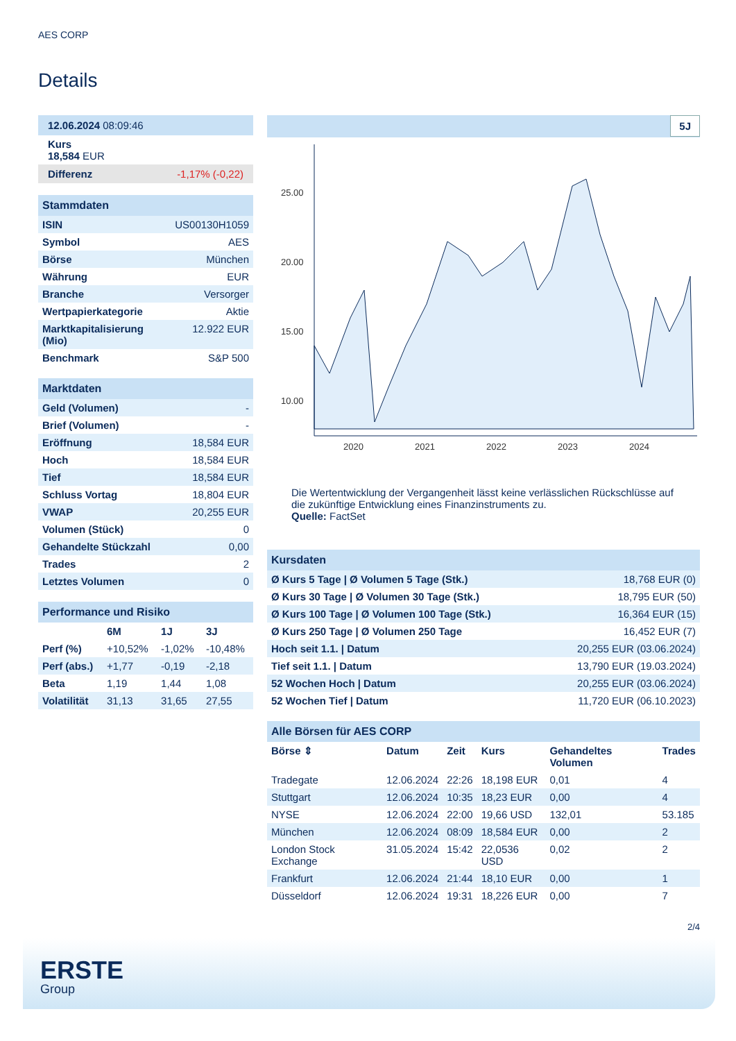AES CORP
Details
| 12.06.2024 08:09:46 |
| Kurs 18,584 EUR |
| Differenz -1,17% (-0,22) |
| Stammdaten | |
| ISIN | US00130H1059 |
| Symbol | AES |
| Börse | München |
| Währung | EUR |
| Branche | Versorger |
| Wertpapierkategorie | Aktie |
| Marktkapitalisierung (Mio) | 12.922 EUR |
| Benchmark | S&P 500 |
| Marktdaten | |
| Geld (Volumen) | - |
| Brief (Volumen) | - |
| Eröffnung | 18,584 EUR |
| Hoch | 18,584 EUR |
| Tief | 18,584 EUR |
| Schluss Vortag | 18,804 EUR |
| VWAP | 20,255 EUR |
| Volumen (Stück) | 0 |
| Gehandelte Stückzahl | 0,00 |
| Trades | 2 |
| Letztes Volumen | 0 |
| Performance und Risiko | | | |
| | 6M | 1J | 3J |
| Perf (%) | +10,52% | -1,02% | -10,48% |
| Perf (abs.) | +1,77 | -0,19 | -2,18 |
| Beta | 1,19 | 1,44 | 1,08 |
| Volatilität | 31,13 | 31,65 | 27,55 |
5J
25.00
20.00
15.00
10.00
2020
2021
2022
2023
2024
Die Wertentwicklung der Vergangenheit lässt keine verlässlichen Rückschlüsse auf die zukünftige Entwicklung eines Finanzinstruments zu.
Quelle: FactSet
| Kursdaten | |
| Ø Kurs 5 Tage / Ø Volumen 5 Tage (Stk.) | 18,768 EUR (0) |
| Ø Kurs 30 Tage / Ø Volumen 30 Tage (Stk.) | 18,795 EUR (50) |
| Ø Kurs 100 Tage / Ø Volumen 100 Tage (Stk.) | 16,364 EUR (15) |
| Ø Kurs 250 Tage / Ø Volumen 250 Tage | 16,452 EUR (7) |
| Hoch seit 1.1. / Datum | 20,255 EUR (03.06.2024) |
| Tief seit 1.1. / Datum | 13,790 EUR (19.03.2024) |
| 52 Wochen Hoch / Datum | 20,255 EUR (03.06.2024) |
| 52 Wochen Tief / Datum | 11,720 EUR (06.10.2023) |
| Alle Börsen für AES CORP | | | | | |
| Börse ⇕ | Datum | Zeit | Kurs | Gehandeltes Volumen | Trades |
| Tradegate | 12.06.2024 | 22:26 | 18,198 EUR | 0,01 | 4 |
| Stuttgart | 12.06.2024 | 10:35 | 18,23 EUR | 0,00 | 4 |
| NYSE | 12.06.2024 | 22:00 | 19,66 USD | 132,01 | 53.185 |
| München | 12.06.2024 | 08:09 | 18,584 EUR | 0,00 | 2 |
| London Stock Exchange | 31.05.2024 | 15:42 | 22,0536 USD | 0,02 | 2 |
| Frankfurt | 12.06.2024 | 21:44 | 18,10 EUR | 0,00 | 1 |
| Düsseldorf | 12.06.2024 | 19:31 | 18,226 EUR | 0,00 | 7 |
2/4
ERSTE
Group